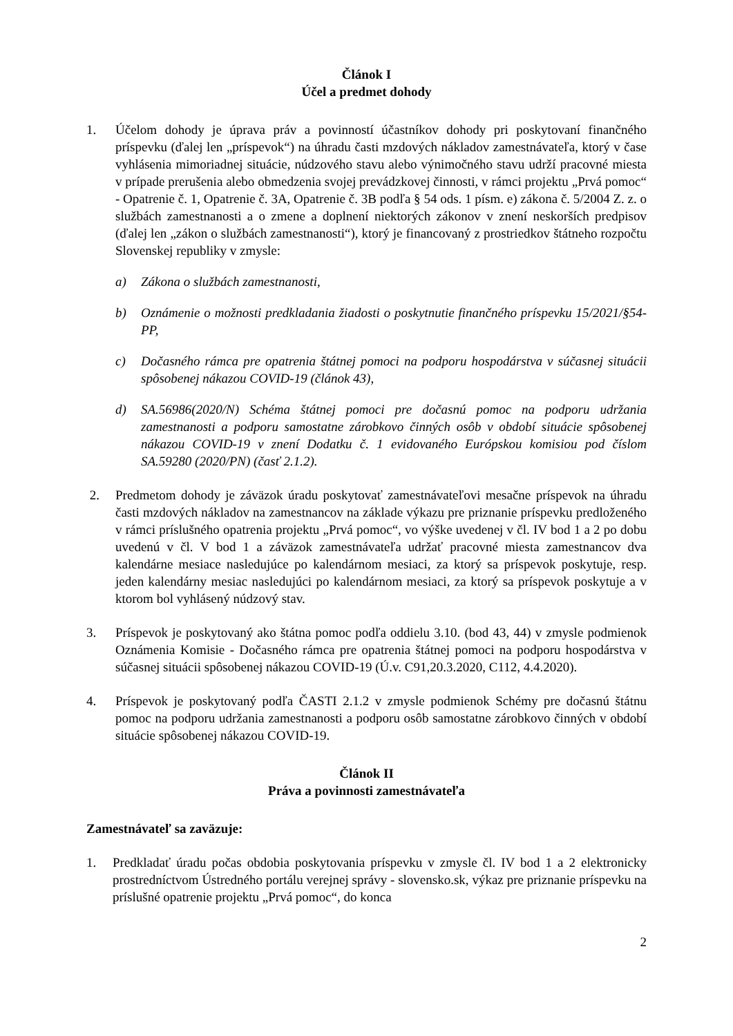Článok I
Účel a predmet dohody
1. Účelom dohody je úprava práv a povinností účastníkov dohody pri poskytovaní finančného príspevku (ďalej len „príspevok“) na úhradu časti mzdových nákladov zamestnávateľa, ktorý v čase vyhlásenia mimoriadnej situácie, núdzového stavu alebo výnimočného stavu udrží pracovné miesta v prípade prerušenia alebo obmedzenia svojej prevádzkovej činnosti, v rámci projektu „Prvá pomoc“ - Opatrenie č. 1, Opatrenie č. 3A, Opatrenie č. 3B podľa § 54 ods. 1 písm. e) zákona č. 5/2004 Z. z. o službách zamestnanosti a o zmene a doplnení niektorých zákonov v znení neskorších predpisov (ďalej len „zákon o službách zamestnanosti“), ktorý je financovaný z prostriedkov štátneho rozpočtu Slovenskej republiky v zmysle:
a) Zákona o službách zamestnanosti,
b) Oznámenie o možnosti predkladania žiadosti o poskytnutie finančného príspevku 15/2021/§54- PP,
c) Dočasného rámca pre opatrenia štátnej pomoci na podporu hospodárstva v súčasnej situácii spôsobenej nákazou COVID-19 (článok 43),
d) SA.56986(2020/N) Schéma štátnej pomoci pre dočasnú pomoc na podporu udržania zamestnanosti a podporu samostatne zárobkovo činných osôb v období situácie spôsobenej nákazou COVID-19 v znení Dodatku č. 1 evidovaného Európskou komisiou pod číslom SA.59280 (2020/PN) (časť 2.1.2).
2. Predmetom dohody je záväzok úradu poskytovať zamestnávateľovi mesačne príspevok na úhradu časti mzdových nákladov na zamestnancov na základe výkazu pre priznanie príspevku predloženého v rámci príslušného opatrenia projektu „Prvá pomoc“, vo výške uvedenej v čl. IV bod 1 a 2 po dobu uvedenú v čl. V bod 1 a záväzok zamestnávateľa udržať pracovné miesta zamestnancov dva kalendárne mesiace nasledujúce po kalendárnom mesiaci, za ktorý sa príspevok poskytuje, resp. jeden kalendárny mesiac nasledujúci po kalendárnom mesiaci, za ktorý sa príspevok poskytuje a v ktorom bol vyhlásený núdzový stav.
3. Príspevok je poskytovaný ako štátna pomoc podľa oddielu 3.10. (bod 43, 44) v zmysle podmienok Oznámenia Komisie - Dočasného rámca pre opatrenia štátnej pomoci na podporu hospodárstva v súčasnej situácii spôsobenej nákazou COVID-19 (Ú.v. C91,20.3.2020, C112, 4.4.2020).
4. Príspevok je poskytovaný podľa ČASTI 2.1.2 v zmysle podmienok Schémy pre dočasnú štátnu pomoc na podporu udržania zamestnanosti a podporu osôb samostatne zárobkovo činných v období situácie spôsobenej nákazou COVID-19.
Článok II
Práva a povinnosti zamestnávateľa
Zamestnávateľ sa zaväzuje:
1. Predkladať úradu počas obdobia poskytovania príspevku v zmysle čl. IV bod 1 a 2 elektronicky prostredníctvom Ústredného portálu verejnej správy - slovensko.sk, výkaz pre priznanie príspevku na príslušné opatrenie projektu „Prvá pomoc“, do konca
2